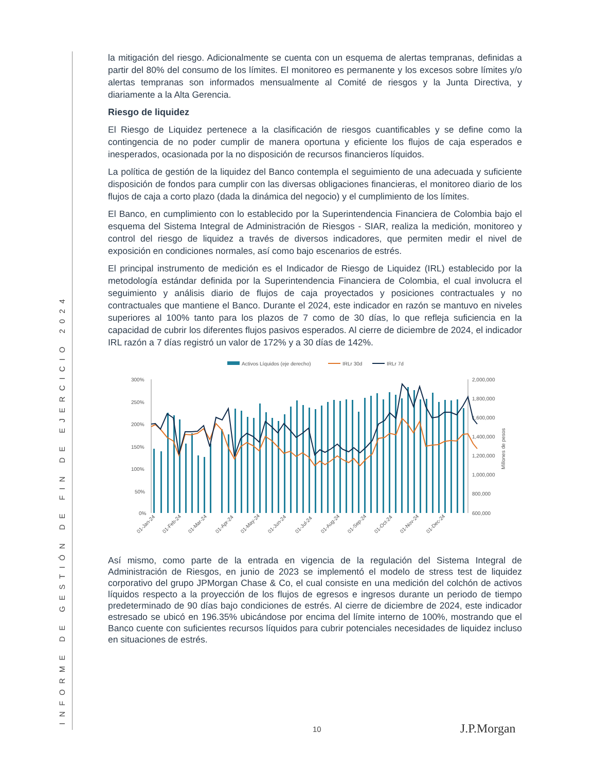INFORME DE GESTIÓN DE FIN DE EJERCICIO 2024
la mitigación del riesgo. Adicionalmente se cuenta con un esquema de alertas tempranas, definidas a partir del 80% del consumo de los límites. El monitoreo es permanente y los excesos sobre límites y/o alertas tempranas son informados mensualmente al Comité de riesgos y la Junta Directiva, y diariamente a la Alta Gerencia.
Riesgo de liquidez
El Riesgo de Liquidez pertenece a la clasificación de riesgos cuantificables y se define como la contingencia de no poder cumplir de manera oportuna y eficiente los flujos de caja esperados e inesperados, ocasionada por la no disposición de recursos financieros líquidos.
La política de gestión de la liquidez del Banco contempla el seguimiento de una adecuada y suficiente disposición de fondos para cumplir con las diversas obligaciones financieras, el monitoreo diario de los flujos de caja a corto plazo (dada la dinámica del negocio) y el cumplimiento de los límites.
El Banco, en cumplimiento con lo establecido por la Superintendencia Financiera de Colombia bajo el esquema del Sistema Integral de Administración de Riesgos - SIAR, realiza la medición, monitoreo y control del riesgo de liquidez a través de diversos indicadores, que permiten medir el nivel de exposición en condiciones normales, así como bajo escenarios de estrés.
El principal instrumento de medición es el Indicador de Riesgo de Liquidez (IRL) establecido por la metodología estándar definida por la Superintendencia Financiera de Colombia, el cual involucra el seguimiento y análisis diario de flujos de caja proyectados y posiciones contractuales y no contractuales que mantiene el Banco. Durante el 2024, este indicador en razón se mantuvo en niveles superiores al 100% tanto para los plazos de 7 como de 30 días, lo que refleja suficiencia en la capacidad de cubrir los diferentes flujos pasivos esperados. Al cierre de diciembre de 2024, el indicador IRL razón a 7 días registró un valor de 172% y a 30 días de 142%.
Activos Líquidos (eje derecho)
IRLr 30d
IRLr 7d
300%
250%
200%
150%
100%
50%
0%
2,000,000
1,800,000
1,600,000
1,400,000
1,200,000
1,000,000
800,000
600,000
Millones de pesos
01-Jan-24
01-Feb-24
01-Mar-24
01-Apr-24
01-May-24
01-Jun-24
01-Jul-24
01-Aug-24
01-Sep-24
01-Oct-24
01-Nov-24
01-Dec-24
Así mismo, como parte de la entrada en vigencia de la regulación del Sistema Integral de Administración de Riesgos, en junio de 2023 se implementó el modelo de stress test de liquidez corporativo del grupo JPMorgan Chase & Co, el cual consiste en una medición del colchón de activos líquidos respecto a la proyección de los flujos de egresos e ingresos durante un periodo de tiempo predeterminado de 90 días bajo condiciones de estrés. Al cierre de diciembre de 2024, este indicador estresado se ubicó en 196.35% ubicándose por encima del límite interno de 100%, mostrando que el Banco cuente con suficientes recursos líquidos para cubrir potenciales necesidades de liquidez incluso en situaciones de estrés.
10 J.P.Morgan